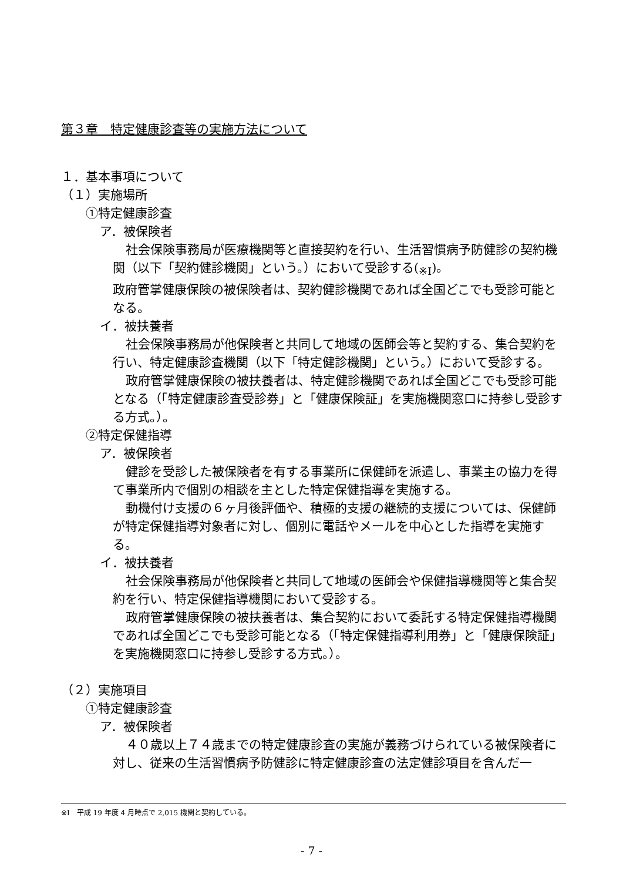第３章　特定健康診査等の実施方法について
１．基本事項について
（１）実施場所
①特定健康診査
ア．被保険者
社会保険事務局が医療機関等と直接契約を行い、生活習慣病予防健診の契約機関（以下「契約健診機関」という。）において受診する(<sub>※Ⅰ</sub>)。
政府管掌健康保険の被保険者は、契約健診機関であれば全国どこでも受診可能となる。
イ．被扶養者
社会保険事務局が他保険者と共同して地域の医師会等と契約する、集合契約を行い、特定健康診査機関（以下「特定健診機関」という。）において受診する。
政府管掌健康保険の被扶養者は、特定健診機関であれば全国どこでも受診可能となる（「特定健康診査受診券」と「健康保険証」を実施機関窓口に持参し受診する方式。）。
②特定保健指導
ア．被保険者
健診を受診した被保険者を有する事業所に保健師を派遣し、事業主の協力を得て事業所内で個別の相談を主とした特定保健指導を実施する。
動機付け支援の６ヶ月後評価や、積極的支援の継続的支援については、保健師が特定保健指導対象者に対し、個別に電話やメールを中心とした指導を実施する。
イ．被扶養者
社会保険事務局が他保険者と共同して地域の医師会や保健指導機関等と集合契約を行い、特定保健指導機関において受診する。
政府管掌健康保険の被扶養者は、集合契約において委託する特定保健指導機関であれば全国どこでも受診可能となる（「特定保健指導利用券」と「健康保険証」を実施機関窓口に持参し受診する方式。）。
（２）実施項目
①特定健康診査
ア．被保険者
４０歳以上７４歳までの特定健康診査の実施が義務づけられている被保険者に対し、従来の生活習慣病予防健診に特定健康診査の法定健診項目を含んだ一
※Ⅰ　平成 19 年度 4 月時点で 2,015 機関と契約している。
- 7 -